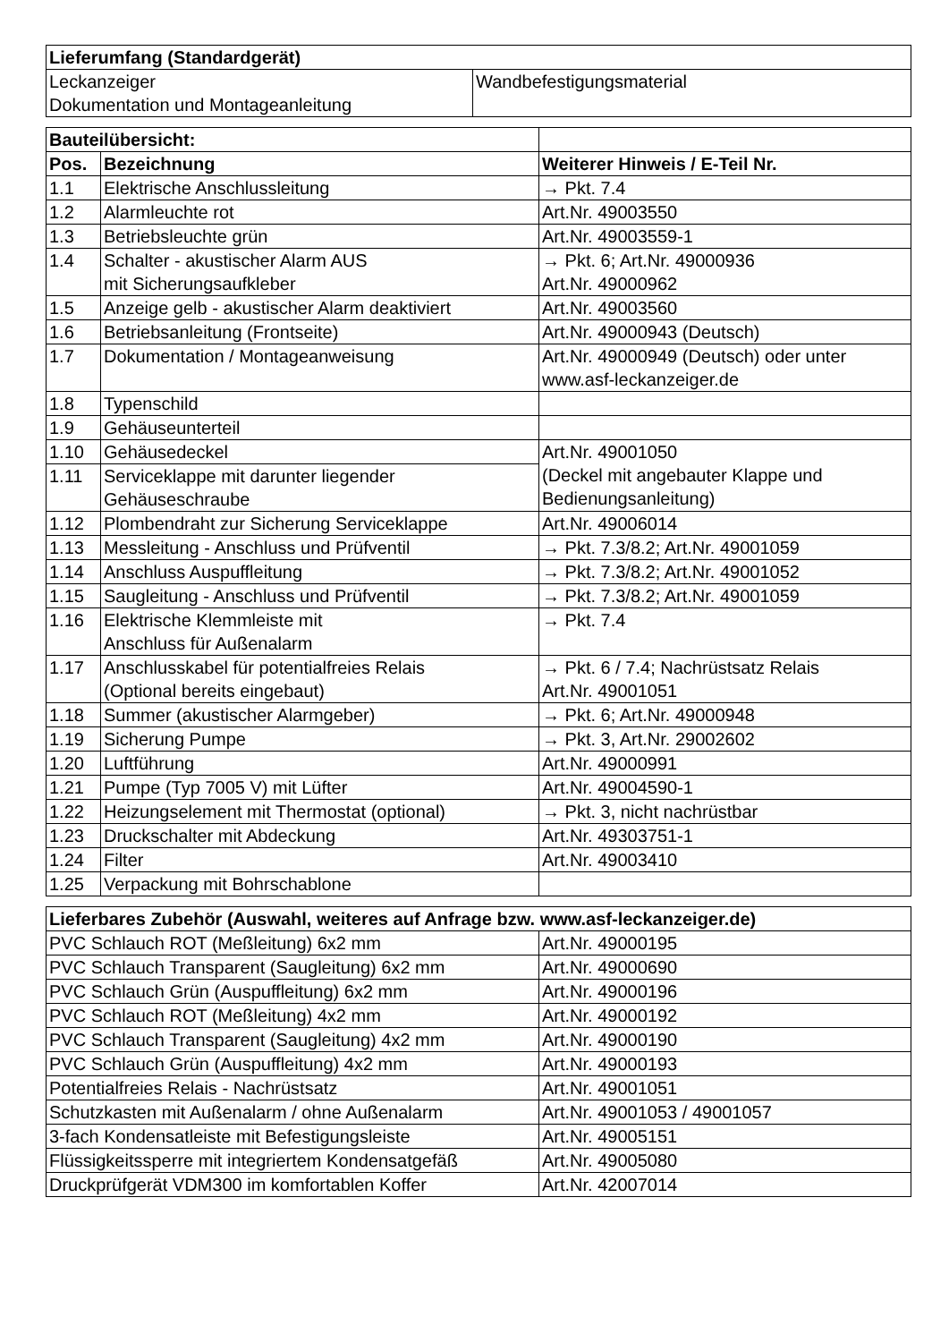| Lieferumfang (Standardgerät) | |
| --- | --- |
| Leckanzeiger Dokumentation und Montageanleitung | Wandbefestigungsmaterial |
| Bauteilübersicht: | | |
| Pos. | Bezeichnung | Weiterer Hinweis / E-Teil Nr. |
| 1.1 | Elektrische Anschlussleitung | → Pkt. 7.4 |
| 1.2 | Alarmleuchte rot | Art.Nr. 49003550 |
| 1.3 | Betriebsleuchte grün | Art.Nr. 49003559-1 |
| 1.4 | Schalter - akustischer Alarm AUS mit Sicherungsaufkleber | → Pkt. 6; Art.Nr. 49000936 Art.Nr. 49000962 |
| 1.5 | Anzeige gelb - akustischer Alarm deaktiviert | Art.Nr. 49003560 |
| 1.6 | Betriebsanleitung (Frontseite) | Art.Nr. 49000943 (Deutsch) |
| 1.7 | Dokumentation / Montageanweisung | Art.Nr. 49000949 (Deutsch) oder unter www.asf-leckanzeiger.de |
| 1.8 | Typenschild | |
| 1.9 | Gehäuseunterteil | |
| 1.10 | Gehäusedeckel | Art.Nr. 49001050 (Deckel mit angebauter Klappe und Bedienungsanleitung) |
| 1.11 | Serviceklappe mit darunter liegender Gehäuseschraube | |
| 1.12 | Plombendraht zur Sicherung Serviceklappe | Art.Nr. 49006014 |
| 1.13 | Messleitung - Anschluss und Prüfventil | → Pkt. 7.3/8.2; Art.Nr. 49001059 |
| 1.14 | Anschluss Auspuffleitung | → Pkt. 7.3/8.2; Art.Nr. 49001052 |
| 1.15 | Saugleitung - Anschluss und Prüfventil | → Pkt. 7.3/8.2; Art.Nr. 49001059 |
| 1.16 | Elektrische Klemmleiste mit Anschluss für Außenalarm | → Pkt. 7.4 |
| 1.17 | Anschlusskabel für potentialfreies Relais (Optional bereits eingebaut) | → Pkt. 6 / 7.4; Nachrüstsatz Relais Art.Nr. 49001051 |
| 1.18 | Summer (akustischer Alarmgeber) | → Pkt. 6; Art.Nr. 49000948 |
| 1.19 | Sicherung Pumpe | → Pkt. 3, Art.Nr. 29002602 |
| 1.20 | Luftführung | Art.Nr. 49000991 |
| 1.21 | Pumpe (Typ 7005 V) mit Lüfter | Art.Nr. 49004590-1 |
| 1.22 | Heizungselement mit Thermostat (optional) | → Pkt. 3, nicht nachrüstbar |
| 1.23 | Druckschalter mit Abdeckung | Art.Nr. 49303751-1 |
| 1.24 | Filter | Art.Nr. 49003410 |
| 1.25 | Verpackung mit Bohrschablone | |
| Lieferbares Zubehör (Auswahl, weiteres auf Anfrage bzw. www.asf-leckanzeiger.de) | |
| --- | --- |
| PVC Schlauch ROT (Meßleitung) 6x2 mm | Art.Nr. 49000195 |
| PVC Schlauch Transparent (Saugleitung) 6x2 mm | Art.Nr. 49000690 |
| PVC Schlauch Grün (Auspuffleitung) 6x2 mm | Art.Nr. 49000196 |
| PVC Schlauch ROT (Meßleitung) 4x2 mm | Art.Nr. 49000192 |
| PVC Schlauch Transparent (Saugleitung) 4x2 mm | Art.Nr. 49000190 |
| PVC Schlauch Grün (Auspuffleitung) 4x2 mm | Art.Nr. 49000193 |
| Potentialfreies Relais - Nachrüstsatz | Art.Nr. 49001051 |
| Schutzkasten mit Außenalarm / ohne Außenalarm | Art.Nr. 49001053 / 49001057 |
| 3-fach Kondensatleiste mit Befestigungsleiste | Art.Nr. 49005151 |
| Flüssigkeitssperre mit integriertem Kondensatgefäß | Art.Nr. 49005080 |
| Druckprüfgerät VDM300 im komfortablen Koffer | Art.Nr. 42007014 |